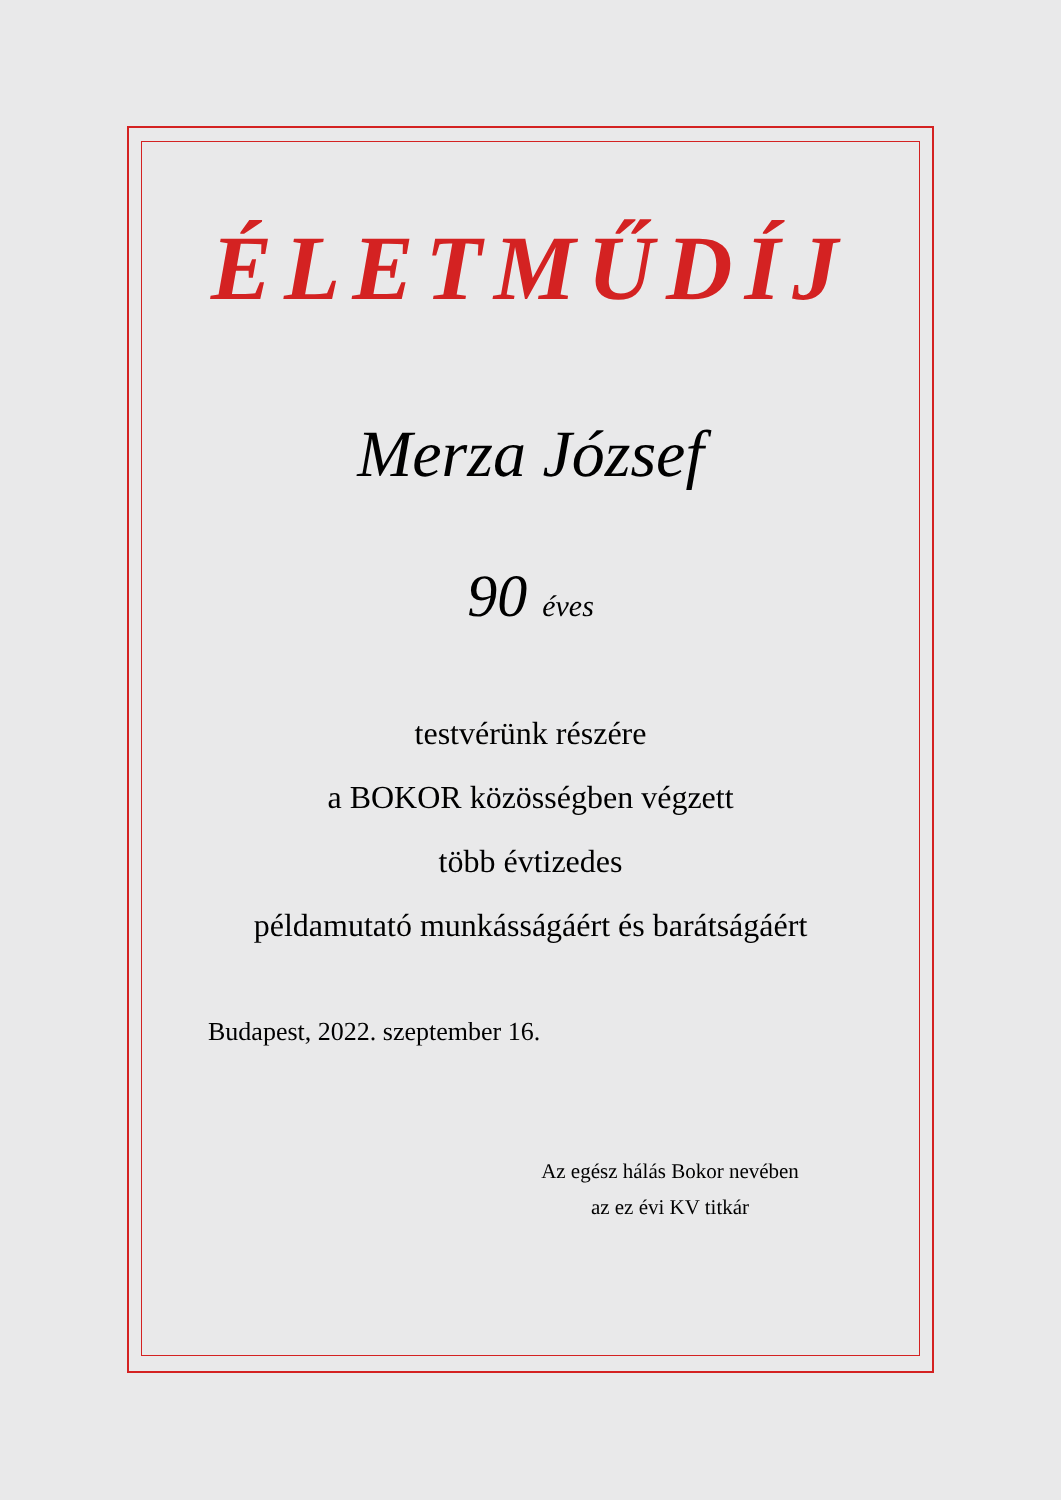ÉLETMŰDÍJ
Merza József
90 éves
testvérünk részére
a BOKOR közösségben végzett
több évtizedes
példamutató munkásságáért és barátságáért
Budapest, 2022. szeptember 16.
Az egész hálás Bokor nevében
az ez évi KV titkár